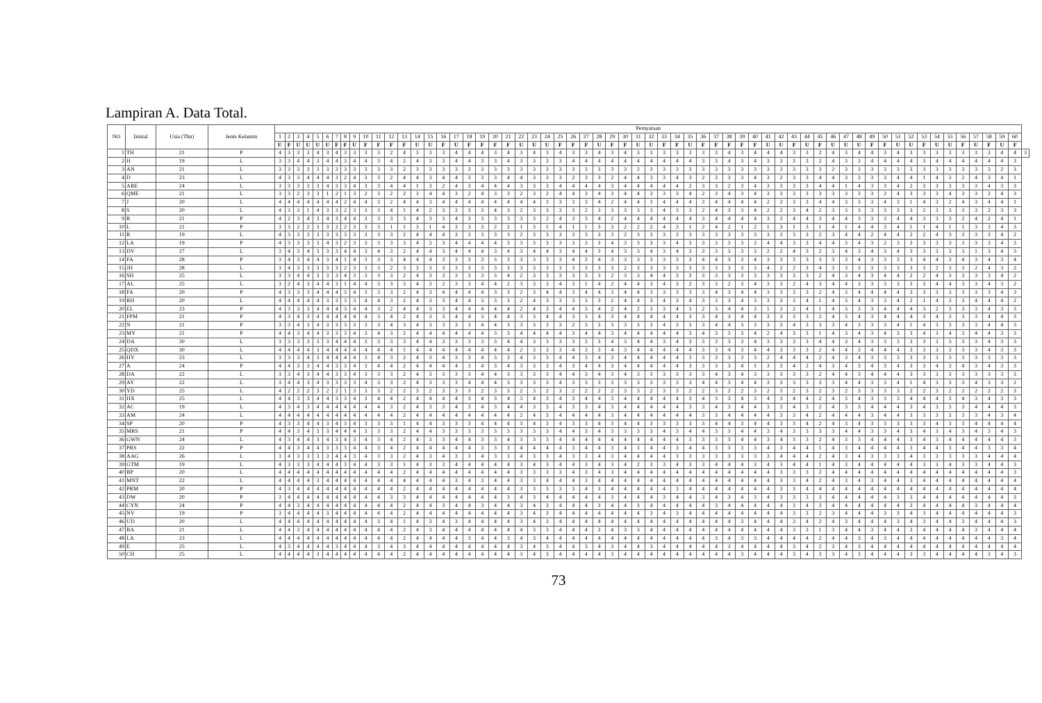Lampiran A. Data Total.
| NO | Inisial | Usia (Thn) | Jenis Kelamin | Pernyataan | | | | | | | | | | | | | | | | | | | | | | | | | | | | | | | | | | | | | | | | | | | | | | | | | | | | | | | | | | | | |
| --- | --- | --- | --- | --- | --- | --- | --- | --- | --- | --- | --- | --- | --- | --- | --- | --- | --- | --- | --- | --- | --- | --- | --- | --- | --- | --- | --- | --- | --- | --- | --- | --- | --- | --- | --- | --- | --- | --- | --- | --- | --- | --- | --- | --- | --- | --- | --- | --- | --- | --- | --- | --- | --- | --- | --- | --- | --- | --- | --- | --- | --- | --- | --- | --- |
| | | | | 1 | 2 | 3 | 4 | 5 | 6 | 7 | 8 | 9 | 10 | 11 | 12 | 13 | 14 | 15 | 16 | 17 | 18 | 19 | 20 | 21 | 22 | 23 | 24 | 25 | 26 | 27 | 28 | 29 | 30 | 31 | 32 | 33 | 34 | 35 | 36 | 37 | 38 | 39 | 40 | 41 | 42 | 43 | 44 | 45 | 46 | 47 | 48 | 49 | 50 | 51 | 52 | 53 | 54 | 55 | 56 | 57 | 58 | 59 | 60 | |
| | | | | U | F | U | U | U | U | F | F | U | F | F | F | F | U | U | F | U | F | F | F | F | U | U | U | F | F | F | U | F | F | U | U | F | F | U | F | F | F | F | F | U | U | F | U | F | U | U | U | F | F | U | U | F | U | U | F | U | F | U | F | |
| 1 | TH | 21 | P | 4 | 3 | 3 | 3 | 4 | 3 | 4 | 3 | 3 | 3 | 3 | 2 | 4 | 3 | 3 | 3 | 4 | 4 | 4 | 3 | 4 | 3 | 4 | 3 | 4 | 3 | 3 | 4 | 3 | 4 | 3 | 3 | 3 | 3 | 3 | 3 | 3 | 4 | 3 | 4 | 4 | 4 | 3 | 3 | 2 | 4 | 3 | 4 | 4 | 3 | 4 | 3 | 3 | 3 | 3 | 3 | 3 | 3 | 4 | 4 | 3 |
| 2 | H | 19 | L | 3 | 3 | 4 | 4 | 3 | 4 | 4 | 3 | 4 | 4 | 3 | 4 | 2 | 4 | 3 | 3 | 4 | 4 | 3 | 3 | 4 | 3 | 3 | 3 | 3 | 4 | 4 | 4 | 4 | 4 | 4 | 4 | 4 | 4 | 4 | 3 | 3 | 4 | 3 | 4 | 3 | 3 | 3 | 3 | 2 | 4 | 3 | 3 | 4 | 4 | 4 | 4 | 3 | 4 | 4 | 4 | 4 | 4 | 4 | 3 | |
| 3 | AN | 21 | L | 3 | 3 | 3 | 3 | 3 | 3 | 3 | 3 | 3 | 3 | 3 | 3 | 2 | 3 | 3 | 3 | 3 | 3 | 3 | 3 | 3 | 3 | 3 | 3 | 3 | 3 | 3 | 3 | 3 | 3 | 2 | 3 | 3 | 3 | 3 | 3 | 3 | 3 | 3 | 3 | 3 | 3 | 3 | 3 | 3 | 2 | 3 | 3 | 3 | 3 | 3 | 3 | 3 | 3 | 3 | 3 | 3 | 3 | 2 | 3 | |
| 4 | D | 23 | L | 4 | 3 | 3 | 4 | 4 | 4 | 3 | 2 | 4 | 3 | 3 | 2 | 4 | 4 | 3 | 4 | 4 | 3 | 3 | 3 | 4 | 4 | 3 | 3 | 3 | 2 | 3 | 3 | 2 | 4 | 4 | 3 | 3 | 4 | 3 | 2 | 3 | 3 | 3 | 4 | 3 | 2 | 3 | 3 | 4 | 4 | 3 | 3 | 3 | 3 | 4 | 4 | 1 | 4 | 3 | 2 | 4 | 3 | 4 | 1 | |
| 5 | ARE | 24 | L | 3 | 3 | 3 | 3 | 3 | 4 | 3 | 3 | 4 | 3 | 3 | 4 | 4 | 1 | 3 | 2 | 4 | 3 | 4 | 4 | 4 | 3 | 3 | 3 | 4 | 4 | 4 | 4 | 3 | 4 | 4 | 4 | 4 | 4 | 2 | 3 | 3 | 2 | 3 | 4 | 3 | 3 | 3 | 3 | 4 | 4 | 1 | 4 | 3 | 3 | 4 | 2 | 3 | 3 | 3 | 3 | 3 | 4 | 3 | 3 | |
| 6 | QME | 21 | L | 3 | 3 | 2 | 3 | 3 | 1 | 2 | 1 | 3 | 2 | 3 | 2 | 2 | 3 | 4 | 4 | 3 | 2 | 4 | 3 | 3 | 2 | 3 | 2 | 4 | 4 | 3 | 4 | 3 | 4 | 4 | 3 | 3 | 3 | 4 | 2 | 3 | 4 | 3 | 4 | 3 | 3 | 3 | 3 | 3 | 3 | 3 | 3 | 3 | 2 | 4 | 3 | 3 | 3 | 4 | 3 | 3 | 2 | 4 | 3 | |
| 7 | J | 20 | L | 4 | 4 | 4 | 4 | 4 | 4 | 4 | 2 | 4 | 4 | 3 | 2 | 4 | 4 | 3 | 4 | 4 | 4 | 4 | 4 | 4 | 4 | 4 | 3 | 3 | 3 | 3 | 4 | 2 | 4 | 4 | 3 | 4 | 4 | 4 | 3 | 4 | 4 | 4 | 4 | 2 | 2 | 3 | 3 | 4 | 4 | 3 | 3 | 3 | 4 | 3 | 1 | 4 | 3 | 2 | 4 | 3 | 4 | 4 | 1 | |
| 8 | S | 20 | L | 4 | 3 | 3 | 1 | 4 | 3 | 3 | 2 | 3 | 3 | 3 | 4 | 1 | 4 | 2 | 3 | 3 | 3 | 3 | 4 | 3 | 2 | 3 | 3 | 3 | 3 | 2 | 3 | 3 | 3 | 3 | 3 | 4 | 3 | 3 | 2 | 4 | 3 | 3 | 4 | 2 | 2 | 3 | 4 | 2 | 3 | 3 | 3 | 3 | 3 | 3 | 3 | 2 | 3 | 3 | 3 | 3 | 2 | 3 | 3 | |
| 9 | R | 21 | P | 4 | 2 | 3 | 4 | 3 | 4 | 3 | 4 | 4 | 3 | 3 | 3 | 3 | 4 | 3 | 3 | 4 | 3 | 3 | 3 | 3 | 3 | 3 | 2 | 4 | 3 | 3 | 4 | 2 | 4 | 4 | 4 | 4 | 4 | 4 | 3 | 4 | 4 | 4 | 4 | 3 | 3 | 4 | 4 | 3 | 4 | 4 | 3 | 3 | 3 | 4 | 4 | 3 | 3 | 3 | 2 | 4 | 2 | 4 | 1 | |
| 10 | L | 21 | P | 3 | 3 | 2 | 2 | 3 | 3 | 2 | 2 | 3 | 3 | 3 | 1 | 1 | 3 | 1 | 4 | 3 | 3 | 3 | 2 | 2 | 1 | 3 | 1 | 4 | 1 | 1 | 3 | 3 | 2 | 2 | 2 | 4 | 3 | 1 | 2 | 4 | 2 | 1 | 2 | 1 | 3 | 1 | 3 | 1 | 4 | 1 | 4 | 4 | 3 | 4 | 1 | 1 | 4 | 1 | 1 | 3 | 3 | 4 | 3 | |
| 11 | R | 19 | L | 4 | 3 | 3 | 3 | 3 | 3 | 3 | 3 | 3 | 3 | 3 | 3 | 2 | 4 | 4 | 4 | 3 | 3 | 3 | 3 | 3 | 2 | 3 | 3 | 3 | 3 | 3 | 3 | 3 | 2 | 3 | 3 | 3 | 3 | 3 | 3 | 3 | 3 | 3 | 3 | 3 | 3 | 3 | 3 | 2 | 3 | 4 | 4 | 2 | 4 | 4 | 2 | 2 | 4 | 3 | 3 | 3 | 3 | 4 | 2 | |
| 12 | LA | 19 | P | 4 | 3 | 3 | 3 | 3 | 4 | 3 | 2 | 3 | 3 | 3 | 3 | 3 | 4 | 3 | 3 | 4 | 4 | 4 | 4 | 3 | 3 | 3 | 3 | 3 | 3 | 3 | 3 | 4 | 3 | 3 | 3 | 3 | 4 | 3 | 3 | 3 | 3 | 3 | 3 | 4 | 4 | 3 | 3 | 4 | 4 | 3 | 4 | 3 | 2 | 3 | 3 | 3 | 3 | 3 | 3 | 3 | 3 | 4 | 3 | |
| 13 | DV | 27 | L | 3 | 4 | 3 | 4 | 3 | 3 | 3 | 4 | 4 | 3 | 4 | 3 | 2 | 4 | 4 | 3 | 4 | 4 | 4 | 3 | 4 | 3 | 4 | 4 | 3 | 4 | 4 | 3 | 4 | 3 | 3 | 4 | 3 | 4 | 3 | 3 | 3 | 3 | 3 | 3 | 2 | 2 | 4 | 3 | 2 | 3 | 4 | 3 | 4 | 3 | 4 | 3 | 3 | 3 | 3 | 3 | 1 | 3 | 4 | 3 | |
| 14 | FA | 28 | P | 3 | 4 | 3 | 4 | 4 | 3 | 4 | 1 | 4 | 3 | 3 | 3 | 4 | 4 | 4 | 3 | 3 | 3 | 3 | 3 | 3 | 3 | 3 | 3 | 3 | 4 | 3 | 4 | 3 | 3 | 3 | 3 | 3 | 3 | 3 | 4 | 4 | 3 | 3 | 4 | 3 | 3 | 3 | 3 | 3 | 3 | 3 | 4 | 3 | 3 | 3 | 3 | 4 | 4 | 3 | 4 | 3 | 4 | 3 | 4 | |
| 15 | JH | 28 | L | 3 | 4 | 3 | 3 | 3 | 3 | 3 | 2 | 3 | 3 | 3 | 2 | 3 | 3 | 3 | 3 | 3 | 3 | 3 | 3 | 3 | 3 | 3 | 3 | 3 | 3 | 3 | 3 | 3 | 2 | 3 | 3 | 3 | 3 | 3 | 3 | 3 | 3 | 3 | 3 | 4 | 2 | 2 | 3 | 4 | 3 | 3 | 3 | 3 | 3 | 3 | 3 | 3 | 2 | 3 | 3 | 2 | 4 | 3 | 2 | |
| 16 | SH | 25 | L | 3 | 3 | 4 | 4 | 3 | 3 | 3 | 4 | 3 | 3 | 3 | 3 | 2 | 4 | 3 | 3 | 3 | 3 | 3 | 3 | 4 | 2 | 3 | 3 | 3 | 3 | 3 | 3 | 2 | 3 | 3 | 4 | 4 | 3 | 3 | 3 | 3 | 3 | 3 | 3 | 3 | 3 | 3 | 3 | 2 | 4 | 3 | 4 | 3 | 4 | 4 | 2 | 2 | 4 | 3 | 3 | 3 | 3 | 4 | 2 | |
| 17 | AL | 25 | L | 3 | 2 | 4 | 3 | 4 | 4 | 3 | 1 | 4 | 4 | 3 | 3 | 3 | 4 | 3 | 2 | 3 | 3 | 4 | 4 | 2 | 3 | 3 | 3 | 4 | 3 | 1 | 4 | 2 | 4 | 4 | 3 | 4 | 3 | 2 | 3 | 3 | 2 | 3 | 4 | 3 | 3 | 2 | 4 | 3 | 4 | 4 | 3 | 3 | 3 | 3 | 3 | 3 | 4 | 4 | 3 | 3 | 4 | 3 | 2 | |
| 18 | FA | 20 | P | 4 | 3 | 3 | 3 | 4 | 4 | 4 | 3 | 4 | 3 | 3 | 3 | 2 | 4 | 3 | 4 | 4 | 4 | 4 | 3 | 3 | 2 | 3 | 4 | 4 | 3 | 4 | 4 | 3 | 4 | 4 | 3 | 3 | 3 | 3 | 3 | 4 | 3 | 4 | 4 | 3 | 3 | 3 | 3 | 2 | 4 | 3 | 4 | 4 | 4 | 4 | 3 | 3 | 3 | 3 | 3 | 3 | 3 | 4 | 3 | |
| 19 | RH | 20 | L | 4 | 4 | 4 | 4 | 4 | 3 | 3 | 3 | 3 | 4 | 4 | 3 | 2 | 4 | 3 | 3 | 4 | 4 | 3 | 3 | 3 | 2 | 4 | 3 | 3 | 3 | 3 | 3 | 2 | 4 | 4 | 3 | 4 | 3 | 4 | 3 | 3 | 3 | 4 | 3 | 3 | 3 | 3 | 4 | 1 | 4 | 3 | 4 | 3 | 3 | 4 | 2 | 1 | 4 | 3 | 3 | 4 | 4 | 4 | 2 | |
| 20 | EL | 23 | P | 4 | 3 | 3 | 3 | 4 | 4 | 4 | 3 | 4 | 4 | 3 | 2 | 4 | 4 | 3 | 3 | 4 | 4 | 4 | 4 | 4 | 2 | 4 | 3 | 4 | 4 | 3 | 4 | 2 | 4 | 2 | 3 | 3 | 4 | 3 | 2 | 3 | 4 | 4 | 3 | 1 | 3 | 2 | 4 | 1 | 4 | 3 | 3 | 3 | 4 | 4 | 4 | 3 | 2 | 3 | 3 | 3 | 4 | 3 | 3 | |
| 21 | FPM | 21 | P | 4 | 3 | 4 | 3 | 4 | 4 | 4 | 4 | 4 | 4 | 3 | 4 | 2 | 4 | 3 | 3 | 4 | 4 | 3 | 4 | 4 | 3 | 3 | 4 | 4 | 3 | 3 | 4 | 3 | 4 | 4 | 4 | 4 | 4 | 3 | 3 | 4 | 3 | 4 | 4 | 3 | 3 | 3 | 3 | 2 | 4 | 3 | 4 | 3 | 4 | 4 | 4 | 3 | 4 | 3 | 3 | 3 | 4 | 4 | 3 | |
| 22 | N | 21 | P | 3 | 3 | 4 | 3 | 4 | 3 | 3 | 3 | 3 | 3 | 3 | 4 | 3 | 4 | 3 | 3 | 3 | 3 | 4 | 4 | 3 | 3 | 3 | 3 | 3 | 2 | 3 | 3 | 3 | 3 | 3 | 3 | 4 | 3 | 3 | 3 | 4 | 4 | 3 | 3 | 3 | 3 | 4 | 3 | 3 | 3 | 4 | 3 | 3 | 3 | 4 | 1 | 4 | 3 | 3 | 3 | 3 | 4 | 4 | 3 | |
| 23 | MY | 21 | P | 4 | 4 | 3 | 4 | 4 | 3 | 3 | 3 | 4 | 3 | 4 | 3 | 2 | 4 | 4 | 4 | 4 | 4 | 4 | 3 | 3 | 4 | 4 | 4 | 4 | 3 | 4 | 4 | 3 | 4 | 4 | 4 | 4 | 4 | 3 | 4 | 3 | 3 | 3 | 4 | 2 | 4 | 3 | 3 | 1 | 4 | 3 | 4 | 3 | 4 | 3 | 3 | 4 | 3 | 4 | 3 | 4 | 4 | 3 | 3 | |
| 24 | DA | 30 | L | 3 | 3 | 3 | 3 | 3 | 3 | 4 | 4 | 4 | 3 | 3 | 3 | 3 | 4 | 4 | 3 | 3 | 3 | 3 | 3 | 4 | 4 | 3 | 3 | 3 | 3 | 3 | 3 | 4 | 3 | 4 | 4 | 3 | 4 | 3 | 3 | 3 | 3 | 3 | 4 | 3 | 3 | 3 | 3 | 4 | 4 | 3 | 4 | 3 | 3 | 3 | 3 | 3 | 3 | 3 | 3 | 3 | 4 | 3 | 3 | |
| 25 | QDX | 30 | L | 4 | 4 | 4 | 4 | 3 | 4 | 4 | 4 | 4 | 4 | 4 | 4 | 1 | 4 | 4 | 4 | 4 | 4 | 4 | 4 | 4 | 2 | 3 | 3 | 3 | 4 | 3 | 3 | 4 | 3 | 4 | 4 | 4 | 4 | 4 | 3 | 3 | 4 | 3 | 4 | 4 | 3 | 3 | 3 | 2 | 4 | 4 | 3 | 4 | 4 | 4 | 3 | 3 | 3 | 3 | 3 | 3 | 4 | 3 | 3 | |
| 26 | HY | 23 | L | 3 | 3 | 3 | 4 | 3 | 4 | 4 | 4 | 4 | 3 | 4 | 3 | 2 | 4 | 3 | 4 | 3 | 3 | 4 | 3 | 3 | 4 | 3 | 3 | 4 | 4 | 3 | 4 | 3 | 4 | 4 | 4 | 4 | 4 | 3 | 3 | 3 | 3 | 3 | 3 | 2 | 4 | 4 | 4 | 2 | 4 | 3 | 4 | 3 | 3 | 3 | 3 | 3 | 3 | 3 | 3 | 3 | 3 | 3 | 3 | |
| 27 | A | 24 | P | 4 | 4 | 3 | 3 | 4 | 4 | 3 | 3 | 4 | 3 | 4 | 4 | 2 | 4 | 4 | 4 | 4 | 3 | 4 | 3 | 4 | 3 | 3 | 3 | 4 | 3 | 4 | 4 | 3 | 4 | 4 | 4 | 4 | 4 | 3 | 3 | 3 | 3 | 4 | 1 | 3 | 3 | 4 | 2 | 4 | 3 | 4 | 3 | 4 | 3 | 4 | 3 | 3 | 4 | 3 | 4 | 3 | 4 | 3 | 3 | |
| 28 | DA | 22 | L | 3 | 3 | 4 | 3 | 4 | 4 | 3 | 3 | 4 | 3 | 3 | 3 | 2 | 4 | 3 | 3 | 3 | 3 | 4 | 4 | 3 | 3 | 3 | 3 | 4 | 4 | 3 | 4 | 3 | 4 | 3 | 3 | 3 | 3 | 3 | 3 | 4 | 3 | 4 | 3 | 3 | 3 | 3 | 3 | 2 | 4 | 4 | 3 | 4 | 4 | 4 | 3 | 3 | 3 | 3 | 3 | 3 | 3 | 3 | 3 | |
| 29 | AY | 22 | L | 3 | 4 | 4 | 3 | 4 | 3 | 3 | 3 | 3 | 4 | 3 | 3 | 2 | 4 | 3 | 3 | 3 | 4 | 4 | 4 | 3 | 3 | 3 | 3 | 4 | 3 | 3 | 3 | 3 | 3 | 3 | 3 | 3 | 3 | 3 | 4 | 4 | 3 | 4 | 4 | 3 | 3 | 3 | 3 | 3 | 3 | 4 | 4 | 3 | 3 | 4 | 1 | 4 | 3 | 3 | 3 | 4 | 3 | 3 | 2 | |
| 30 | YD | 25 | L | 4 | 2 | 2 | 2 | 3 | 2 | 2 | 1 | 3 | 3 | 3 | 2 | 2 | 3 | 2 | 3 | 3 | 3 | 2 | 3 | 3 | 2 | 3 | 2 | 3 | 2 | 2 | 2 | 2 | 3 | 3 | 2 | 3 | 3 | 2 | 2 | 3 | 2 | 2 | 3 | 2 | 3 | 2 | 3 | 2 | 3 | 2 | 3 | 3 | 3 | 3 | 2 | 2 | 3 | 2 | 2 | 2 | 2 | 2 | 3 | |
| 31 | HX | 25 | L | 4 | 4 | 3 | 3 | 4 | 4 | 3 | 3 | 4 | 3 | 4 | 4 | 2 | 4 | 4 | 4 | 4 | 3 | 4 | 3 | 4 | 3 | 4 | 3 | 4 | 3 | 4 | 4 | 3 | 4 | 4 | 4 | 4 | 4 | 3 | 4 | 3 | 3 | 4 | 3 | 4 | 3 | 4 | 4 | 2 | 4 | 3 | 4 | 3 | 3 | 3 | 4 | 4 | 4 | 3 | 4 | 3 | 4 | 3 | 3 | |
| 32 | AC | 19 | L | 4 | 3 | 4 | 3 | 4 | 4 | 4 | 4 | 4 | 4 | 4 | 3 | 2 | 4 | 3 | 3 | 4 | 3 | 4 | 3 | 4 | 4 | 3 | 3 | 4 | 3 | 3 | 4 | 3 | 4 | 4 | 4 | 4 | 4 | 3 | 3 | 4 | 3 | 4 | 4 | 3 | 3 | 4 | 3 | 2 | 4 | 3 | 3 | 4 | 4 | 4 | 3 | 4 | 3 | 3 | 3 | 4 | 4 | 4 | 3 | |
| 33 | AM | 24 | L | 4 | 4 | 4 | 4 | 4 | 4 | 4 | 4 | 4 | 4 | 4 | 4 | 2 | 4 | 4 | 4 | 4 | 4 | 4 | 4 | 4 | 2 | 4 | 3 | 4 | 4 | 4 | 4 | 3 | 4 | 4 | 4 | 4 | 4 | 4 | 3 | 3 | 4 | 4 | 4 | 4 | 3 | 3 | 4 | 2 | 4 | 4 | 4 | 3 | 4 | 4 | 3 | 3 | 3 | 3 | 3 | 3 | 4 | 3 | 4 | |
| 34 | SP | 20 | P | 4 | 3 | 3 | 4 | 4 | 3 | 4 | 3 | 4 | 3 | 3 | 3 | 1 | 4 | 4 | 3 | 3 | 3 | 4 | 4 | 4 | 3 | 4 | 3 | 4 | 3 | 3 | 4 | 3 | 4 | 4 | 3 | 3 | 3 | 3 | 3 | 4 | 4 | 3 | 4 | 4 | 3 | 3 | 4 | 2 | 4 | 3 | 4 | 3 | 3 | 3 | 3 | 3 | 4 | 3 | 3 | 4 | 4 | 4 | 4 | |
| 35 | MRS | 21 | P | 4 | 4 | 3 | 4 | 3 | 3 | 4 | 4 | 4 | 3 | 3 | 3 | 2 | 4 | 4 | 3 | 3 | 3 | 3 | 3 | 3 | 3 | 3 | 3 | 4 | 4 | 3 | 4 | 3 | 3 | 3 | 3 | 4 | 3 | 4 | 4 | 3 | 3 | 4 | 4 | 3 | 4 | 3 | 3 | 3 | 3 | 4 | 4 | 3 | 3 | 4 | 3 | 4 | 3 | 4 | 3 | 4 | 3 | 4 | 3 | |
| 36 | GWN | 24 | L | 4 | 3 | 4 | 4 | 3 | 4 | 3 | 4 | 3 | 4 | 3 | 4 | 2 | 4 | 3 | 3 | 4 | 4 | 3 | 3 | 4 | 3 | 3 | 3 | 4 | 4 | 4 | 4 | 4 | 4 | 4 | 4 | 4 | 4 | 3 | 3 | 3 | 3 | 4 | 4 | 3 | 4 | 3 | 3 | 2 | 4 | 3 | 3 | 4 | 4 | 4 | 3 | 4 | 3 | 4 | 4 | 4 | 4 | 4 | 3 | |
| 37 | PRS | 22 | P | 4 | 4 | 3 | 4 | 4 | 3 | 3 | 3 | 4 | 4 | 3 | 4 | 2 | 4 | 4 | 4 | 4 | 4 | 3 | 3 | 3 | 4 | 4 | 4 | 4 | 3 | 4 | 4 | 3 | 4 | 3 | 4 | 4 | 3 | 4 | 4 | 3 | 3 | 3 | 3 | 4 | 3 | 4 | 4 | 1 | 4 | 3 | 4 | 4 | 4 | 4 | 3 | 4 | 4 | 3 | 4 | 4 | 3 | 3 | 4 | |
| 38 | AAG | 26 | L | 3 | 4 | 3 | 3 | 3 | 3 | 4 | 4 | 3 | 4 | 3 | 3 | 2 | 4 | 3 | 4 | 3 | 3 | 4 | 3 | 3 | 4 | 3 | 3 | 4 | 3 | 3 | 4 | 3 | 4 | 4 | 4 | 4 | 3 | 3 | 3 | 3 | 3 | 3 | 3 | 3 | 4 | 4 | 4 | 2 | 4 | 3 | 4 | 3 | 3 | 3 | 4 | 3 | 3 | 3 | 3 | 3 | 4 | 4 | 4 | |
| 39 | GTM | 19 | L | 4 | 3 | 3 | 3 | 4 | 4 | 4 | 3 | 4 | 4 | 3 | 3 | 1 | 4 | 3 | 3 | 4 | 4 | 4 | 4 | 4 | 3 | 4 | 3 | 4 | 4 | 3 | 4 | 3 | 4 | 2 | 3 | 3 | 4 | 3 | 3 | 4 | 4 | 4 | 3 | 4 | 3 | 4 | 4 | 1 | 4 | 3 | 4 | 4 | 4 | 4 | 4 | 3 | 3 | 4 | 3 | 3 | 4 | 4 | 3 | |
| 40 | BP | 20 | L | 4 | 4 | 4 | 4 | 4 | 4 | 4 | 4 | 4 | 4 | 4 | 4 | 2 | 4 | 4 | 4 | 4 | 4 | 4 | 4 | 4 | 3 | 3 | 3 | 3 | 4 | 3 | 4 | 3 | 4 | 4 | 4 | 4 | 4 | 4 | 4 | 4 | 4 | 4 | 4 | 4 | 3 | 3 | 3 | 2 | 4 | 4 | 4 | 4 | 4 | 4 | 4 | 4 | 4 | 4 | 4 | 4 | 4 | 4 | 3 | |
| 41 | MNT | 22 | L | 4 | 4 | 4 | 4 | 3 | 4 | 4 | 4 | 4 | 4 | 4 | 4 | 4 | 4 | 4 | 4 | 3 | 4 | 3 | 4 | 4 | 3 | 3 | 4 | 4 | 4 | 3 | 4 | 4 | 4 | 4 | 4 | 4 | 4 | 4 | 4 | 4 | 4 | 4 | 4 | 4 | 3 | 3 | 4 | 2 | 4 | 3 | 4 | 3 | 4 | 4 | 3 | 4 | 4 | 4 | 4 | 4 | 4 | 4 | 4 | |
| 42 | PRM | 20 | P | 4 | 3 | 4 | 4 | 4 | 4 | 4 | 4 | 4 | 4 | 4 | 4 | 2 | 4 | 4 | 4 | 4 | 4 | 4 | 4 | 4 | 3 | 3 | 3 | 3 | 3 | 4 | 3 | 4 | 4 | 4 | 4 | 4 | 3 | 4 | 4 | 4 | 4 | 4 | 4 | 4 | 3 | 3 | 4 | 4 | 4 | 4 | 4 | 4 | 4 | 4 | 4 | 4 | 4 | 4 | 4 | 4 | 4 | 4 | 4 | |
| 43 | DW | 20 | P | 3 | 4 | 4 | 4 | 4 | 4 | 4 | 4 | 4 | 4 | 4 | 3 | 3 | 4 | 4 | 4 | 4 | 4 | 4 | 4 | 3 | 4 | 3 | 4 | 4 | 4 | 4 | 4 | 3 | 4 | 4 | 4 | 3 | 4 | 4 | 3 | 4 | 3 | 4 | 3 | 4 | 3 | 3 | 3 | 3 | 4 | 4 | 4 | 4 | 4 | 3 | 3 | 4 | 4 | 4 | 4 | 4 | 4 | 4 | 3 | |
| 44 | CYN | 24 | P | 4 | 4 | 3 | 4 | 4 | 4 | 4 | 4 | 4 | 4 | 4 | 4 | 2 | 4 | 4 | 3 | 4 | 4 | 3 | 4 | 4 | 3 | 4 | 3 | 4 | 4 | 4 | 3 | 4 | 4 | 3 | 4 | 4 | 4 | 4 | 4 | 3 | 4 | 4 | 4 | 4 | 4 | 3 | 4 | 3 | 4 | 4 | 4 | 4 | 4 | 4 | 3 | 4 | 4 | 4 | 4 | 3 | 4 | 4 | 4 | |
| 45 | NV | 19 | P | 3 | 4 | 4 | 4 | 4 | 3 | 4 | 4 | 4 | 4 | 4 | 4 | 2 | 4 | 4 | 4 | 4 | 4 | 4 | 4 | 4 | 3 | 4 | 3 | 4 | 4 | 4 | 4 | 4 | 4 | 4 | 3 | 4 | 3 | 4 | 4 | 4 | 4 | 4 | 4 | 4 | 4 | 3 | 3 | 2 | 3 | 4 | 4 | 4 | 3 | 3 | 4 | 3 | 4 | 4 | 4 | 4 | 4 | 4 | 3 | |
| 46 | UD | 20 | L | 4 | 4 | 4 | 4 | 4 | 4 | 4 | 4 | 4 | 4 | 3 | 4 | 1 | 4 | 3 | 4 | 3 | 4 | 4 | 4 | 4 | 3 | 4 | 3 | 4 | 4 | 4 | 4 | 4 | 4 | 4 | 4 | 4 | 4 | 4 | 4 | 4 | 4 | 3 | 4 | 4 | 4 | 3 | 4 | 2 | 4 | 3 | 4 | 4 | 4 | 3 | 4 | 3 | 4 | 4 | 3 | 4 | 4 | 4 | 3 | |
| 47 | BA | 21 | L | 4 | 4 | 3 | 4 | 4 | 4 | 4 | 4 | 4 | 4 | 4 | 4 | 2 | 4 | 3 | 4 | 4 | 4 | 4 | 4 | 4 | 4 | 3 | 3 | 4 | 4 | 4 | 3 | 4 | 3 | 3 | 4 | 4 | 4 | 4 | 4 | 4 | 4 | 4 | 4 | 4 | 4 | 3 | 3 | 1 | 3 | 4 | 4 | 3 | 4 | 4 | 3 | 4 | 4 | 4 | 4 | 3 | 4 | 4 | 4 | |
| 48 | LA | 23 | L | 4 | 4 | 4 | 4 | 4 | 4 | 4 | 4 | 4 | 4 | 4 | 4 | 2 | 4 | 4 | 4 | 4 | 3 | 4 | 4 | 3 | 4 | 3 | 4 | 4 | 4 | 4 | 4 | 4 | 4 | 4 | 4 | 4 | 4 | 4 | 4 | 3 | 4 | 3 | 3 | 4 | 4 | 4 | 4 | 2 | 4 | 4 | 3 | 4 | 3 | 4 | 4 | 4 | 4 | 4 | 4 | 4 | 4 | 3 | 4 | |
| 49 | E | 25 | L | 4 | 3 | 4 | 4 | 4 | 4 | 3 | 4 | 4 | 4 | 3 | 4 | 3 | 4 | 4 | 4 | 4 | 4 | 4 | 4 | 4 | 3 | 4 | 3 | 4 | 4 | 3 | 4 | 3 | 4 | 4 | 3 | 4 | 4 | 4 | 4 | 4 | 3 | 4 | 4 | 4 | 4 | 3 | 4 | 2 | 3 | 4 | 3 | 4 | 4 | 4 | 4 | 4 | 4 | 4 | 4 | 4 | 4 | 4 | 4 | |
| 50 | CH | 25 | L | 4 | 4 | 4 | 4 | 3 | 4 | 4 | 4 | 4 | 4 | 4 | 4 | 2 | 4 | 4 | 4 | 4 | 4 | 4 | 4 | 4 | 3 | 4 | 3 | 4 | 4 | 4 | 4 | 3 | 4 | 4 | 4 | 4 | 4 | 4 | 4 | 4 | 4 | 3 | 4 | 4 | 4 | 3 | 4 | 3 | 3 | 4 | 3 | 4 | 4 | 4 | 3 | 3 | 4 | 4 | 4 | 4 | 3 | 4 | 3 | |
73